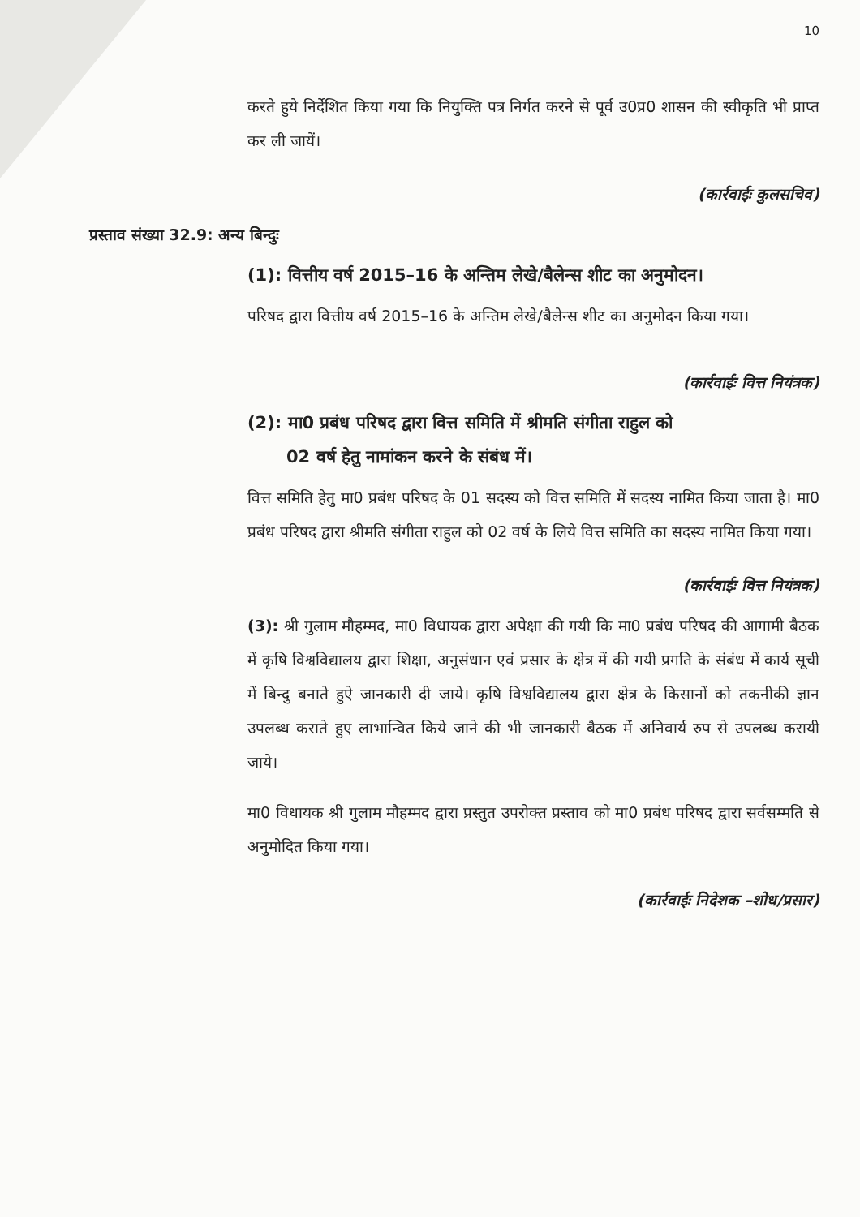10
करते हुये निर्देशित किया गया कि नियुक्ति पत्र निर्गत करने से पूर्व उ0प्र0 शासन की स्वीकृति भी प्राप्त कर ली जायें।
(कार्रवाईः कुलसचिव)
प्रस्ताव संख्या 32.9: अन्य बिन्दुः
(1): वित्तीय वर्ष 2015–16 के अन्तिम लेखे/बैलेन्स शीट का अनुमोदन।
परिषद द्वारा वित्तीय वर्ष 2015–16 के अन्तिम लेखे/बैलेन्स शीट का अनुमोदन किया गया।
(कार्रवाईः वित्त नियंत्रक)
(2): मा0 प्रबंध परिषद द्वारा वित्त समिति में श्रीमति संगीता राहुल को
02 वर्ष हेतु नामांकन करने के संबंध में।
वित्त समिति हेतु मा0 प्रबंध परिषद के 01 सदस्य को वित्त समिति में सदस्य नामित किया जाता है। मा0 प्रबंध परिषद द्वारा श्रीमति संगीता राहुल को 02 वर्ष के लिये वित्त समिति का सदस्य नामित किया गया।
(कार्रवाईः वित्त नियंत्रक)
(3): श्री गुलाम मौहम्मद, मा0 विधायक द्वारा अपेक्षा की गयी कि मा0 प्रबंध परिषद की आगामी बैठक में कृषि विश्वविद्यालय द्वारा शिक्षा, अनुसंधान एवं प्रसार के क्षेत्र में की गयी प्रगति के संबंध में कार्य सूची में बिन्दु बनाते हुऐ जानकारी दी जाये। कृषि विश्वविद्यालय द्वारा क्षेत्र के किसानों को तकनीकी ज्ञान उपलब्ध कराते हुए लाभान्वित किये जाने की भी जानकारी बैठक में अनिवार्य रुप से उपलब्ध करायी जाये।
मा0 विधायक श्री गुलाम मौहम्मद द्वारा प्रस्तुत उपरोक्त प्रस्ताव को मा0 प्रबंध परिषद द्वारा सर्वसम्मति से अनुमोदित किया गया।
(कार्रवाईः निदेशक –शोध/प्रसार)